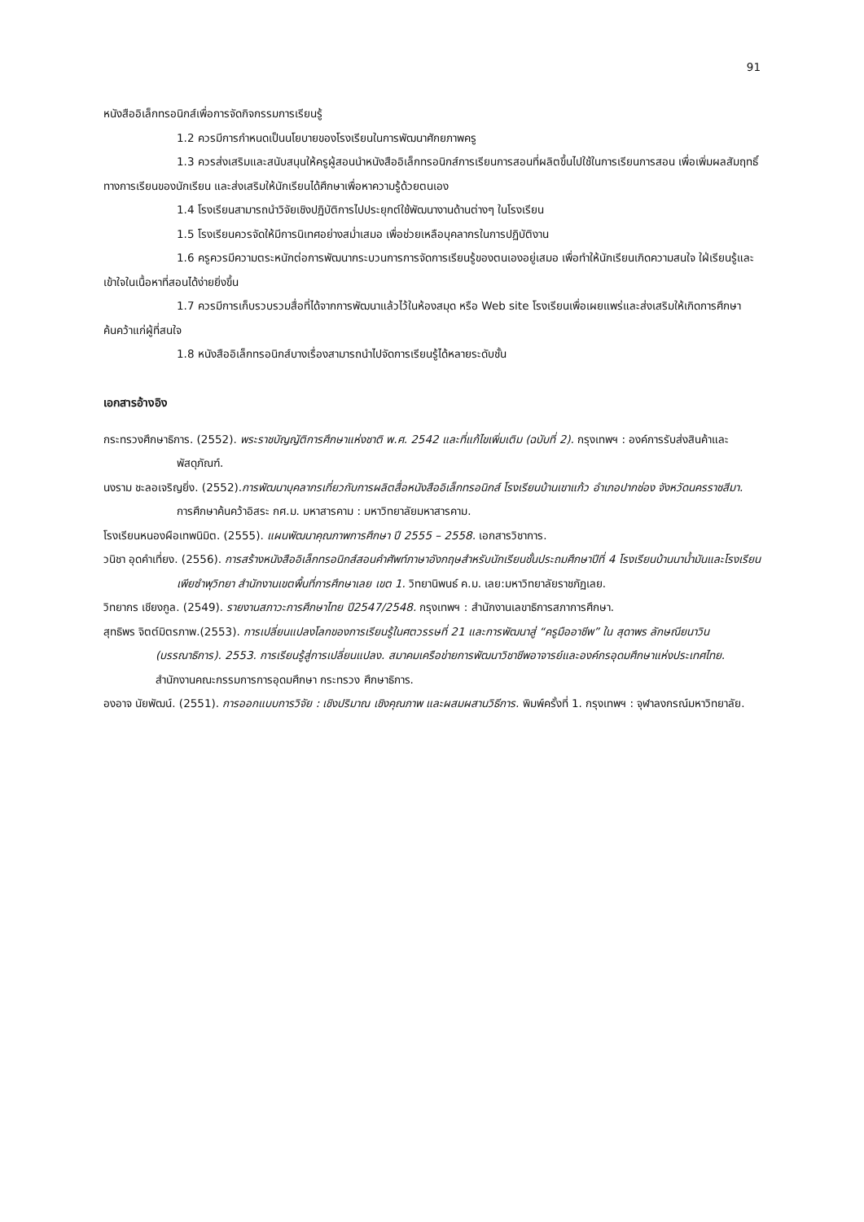91
หนังสืออิเล็กทรอนิกส์เพื่อการจัดกิจกรรมการเรียนรู้
1.2 ควรมีการกำหนดเป็นนโยบายของโรงเรียนในการพัฒนาศักยภาพครู
1.3 ควรส่งเสริมและสนับสนุนให้ครูผู้สอนนำหนังสืออิเล็กทรอนิกส์การเรียนการสอนที่ผลิตขึ้นไปใช้ในการเรียนการสอน เพื่อเพิ่มผลสัมฤทธิ์ทางการเรียนของนักเรียน และส่งเสริมให้นักเรียนได้ศึกษาเพื่อหาความรู้ด้วยตนเอง
1.4 โรงเรียนสามารถนำวิจัยเชิงปฏิบัติการไปประยุกต์ใช้พัฒนางานด้านต่างๆ ในโรงเรียน
1.5 โรงเรียนควรจัดให้มีการนิเทศอย่างสม่ำเสมอ เพื่อช่วยเหลือบุคลากรในการปฏิบัติงาน
1.6 ครูควรมีความตระหนักต่อการพัฒนากระบวนการการจัดการเรียนรู้ของตนเองอยู่เสมอ เพื่อทำให้นักเรียนเกิดความสนใจ ใฝ่เรียนรู้และเข้าใจในเนื้อหาที่สอนได้ง่ายยิ่งขึ้น
1.7 ควรมีการเก็บรวบรวมสื่อที่ได้จากการพัฒนาแล้วไว้ในห้องสมุด หรือ Web site โรงเรียนเพื่อเผยแพร่และส่งเสริมให้เกิดการศึกษาค้นคว้าแก่ผู้ที่สนใจ
1.8 หนังสืออิเล็กทรอนิกส์บางเรื่องสามารถนำไปจัดการเรียนรู้ได้หลายระดับชั้น
เอกสารอ้างอิง
กระทรวงศึกษาธิการ. (2552). พระราชบัญญัติการศึกษาแห่งชาติ พ.ศ. 2542 และที่แก้ไขเพิ่มเติม (ฉบับที่ 2). กรุงเทพฯ : องค์การรับส่งสินค้าและพัสดุภัณฑ์.
นงราม ชะลอเจริญยิ่ง. (2552).การพัฒนาบุคลากรเกี่ยวกับการผลิตสื่อหนังสืออิเล็กทรอนิกส์ โรงเรียนบ้านเขาแก้ว อำเภอปากช่อง จังหวัดนครราชสีมา. การศึกษาค้นคว้าอิสระ กศ.ม. มหาสารคาม : มหาวิทยาลัยมหาสารคาม.
โรงเรียนหนองผือเทพนิมิต. (2555). แผนพัฒนาคุณภาพการศึกษา ปี 2555 – 2558. เอกสารวิชาการ.
วนิชา อุดคำเที่ยง. (2556). การสร้างหนังสืออิเล็กทรอนิกส์สอนคำศัพท์ภาษาอังกฤษสำหรับนักเรียนชั้นประถมศึกษาปีที่ 4 โรงเรียนบ้านนาน้ำมันและโรงเรียนเพียซำพุวิทยา สำนักงานเขตพื้นที่การศึกษาเลย เขต 1. วิทยานิพนธ์ ค.ม. เลย:มหาวิทยาลัยราชภัฏเลย.
วิทยากร เชียงกูล. (2549). รายงานสภาวะการศึกษาไทย ปี2547/2548. กรุงเทพฯ : สำนักงานเลขาธิการสภาการศึกษา.
สุทธิพร จิตต์มิตรภาพ.(2553). การเปลี่ยนแปลงโลกของการเรียนรู้ในศตวรรษที่ 21 และการพัฒนาสู่ “ครูมืออาชีพ” ใน สุดาพร ลักษณียนาวิน (บรรณาธิการ). 2553. การเรียนรู้สู่การเปลี่ยนแปลง. สมาคมเครือข่ายการพัฒนาวิชาชีพอาจารย์และองค์กรอุดมศึกษาแห่งประเทศไทย. สำนักงานคณะกรรมการการอุดมศึกษา กระทรวง ศึกษาธิการ.
องอาจ นัยพัฒน์. (2551). การออกแบบการวิจัย : เชิงปริมาณ เชิงคุณภาพ และผสมผสานวิธีการ. พิมพ์ครั้งที่ 1. กรุงเทพฯ : จุฬาลงกรณ์มหาวิทยาลัย.